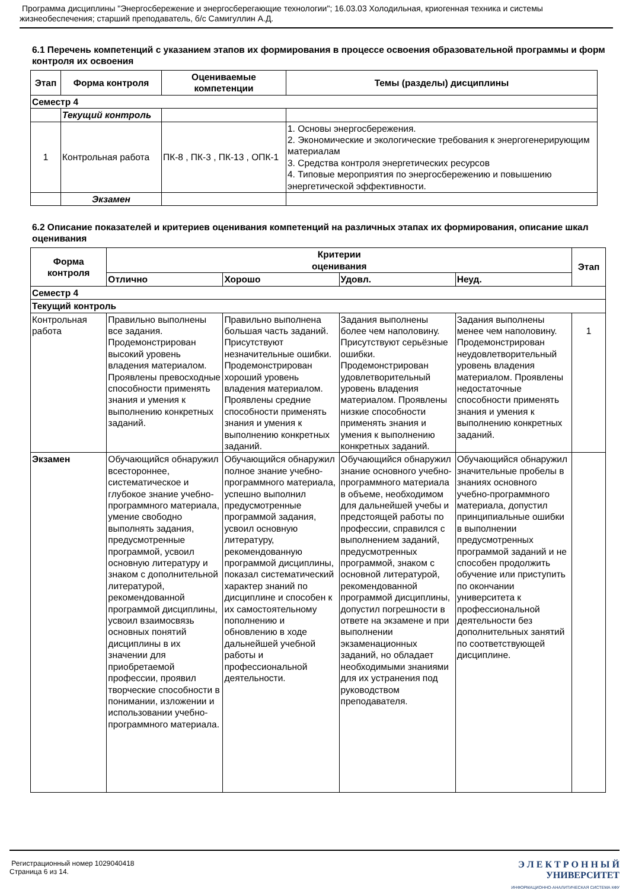Программа дисциплины "Энергосбережение и энергосберегающие технологии"; 16.03.03 Холодильная, криогенная техника и системы жизнеобеспечения; старший преподаватель, б/с Самигуллин А.Д.
6.1 Перечень компетенций с указанием этапов их формирования в процессе освоения образовательной программы и форм контроля их освоения
| Этап | Форма контроля | Оцениваемые компетенции | Темы (разделы) дисциплины |
| --- | --- | --- | --- |
| Семестр 4 | | | |
| | Текущий контроль | | |
| 1 | Контрольная работа | ПК-8 , ПК-3 , ПК-13 , ОПК-1 | 1. Основы энергосбережения. 2. Экономические и экологические требования к энергогенерирующим материалам 3. Средства контроля энергетических ресурсов 4. Типовые мероприятия по энергосбережению и повышению энергетической эффективности. |
| | Экзамен | | |
6.2 Описание показателей и критериев оценивания компетенций на различных этапах их формирования, описание шкал оценивания
| Форма контроля | Критерии оценивания | | | | Этап |
| --- | --- | --- | --- | --- | --- |
| | Отлично | Хорошо | Удовл. | Неуд. | |
| Семестр 4 | | | | | |
| Текущий контроль | | | | | |
| Контрольная работа | Правильно выполнены все задания. Продемонстрирован высокий уровень владения материалом. Проявлены превосходные способности применять знания и умения к выполнению конкретных заданий. | Правильно выполнена большая часть заданий. Присутствуют незначительные ошибки. Продемонстрирован хороший уровень владения материалом. Проявлены средние способности применять знания и умения к выполнению конкретных заданий. | Задания выполнены более чем наполовину. Присутствуют серьёзные ошибки. Продемонстрирован удовлетворительный уровень владения материалом. Проявлены низкие способности применять знания и умения к выполнению конкретных заданий. | Задания выполнены менее чем наполовину. Продемонстрирован неудовлетворительный уровень владения материалом. Проявлены недостаточные способности применять знания и умения к выполнению конкретных заданий. | 1 |
| Экзамен | Обучающийся обнаружил всестороннее, систематическое и глубокое знание учебно-программного материала, умение свободно выполнять задания, предусмотренные программой, усвоил основную литературу и знаком с дополнительной литературой, рекомендованной программой дисциплины, усвоил взаимосвязь основных понятий дисциплины в их значении для приобретаемой профессии, проявил творческие способности в понимании, изложении и использовании учебно-программного материала. | Обучающийся обнаружил полное знание учебно-программного материала, успешно выполнил предусмотренные программой задания, усвоил основную литературу, рекомендованную программой дисциплины, показал систематический характер знаний по дисциплине и способен к их самостоятельному пополнению и обновлению в ходе дальнейшей учебной работы и профессиональной деятельности. | Обучающийся обнаружил знание основного учебно-программного материала в объеме, необходимом для дальнейшей учебы и предстоящей работы по профессии, справился с выполнением заданий, предусмотренных программой, знаком с основной литературой, рекомендованной программой дисциплины, допустил погрешности в ответе на экзамене и при выполнении экзаменационных заданий, но обладает необходимыми знаниями для их устранения под руководством преподавателя. | Обучающийся обнаружил значительные пробелы в знаниях основного учебно-программного материала, допустил принципиальные ошибки в выполнении предусмотренных программой заданий и не способен продолжить обучение или приступить по окончании университета к профессиональной деятельности без дополнительных занятий по соответствующей дисциплине. | |
Регистрационный номер 1029040418
Страница 6 из 14.
Э Л Е К Т Р О Н Н Ы Й
УНИВЕРСИТЕТ
ИНФОРМАЦИОННО-АНАЛИТИЧЕСКАЯ СИСТЕМА КФУ